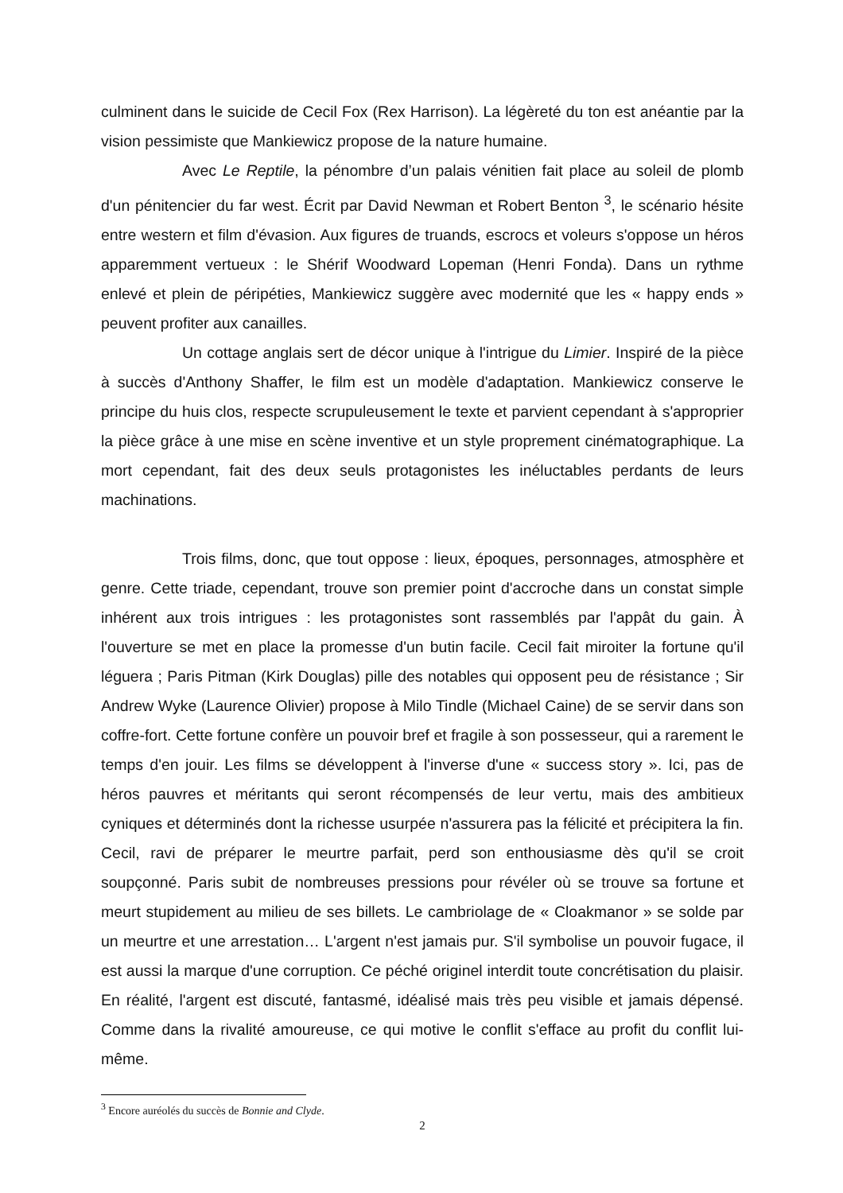culminent dans le suicide de Cecil Fox (Rex Harrison). La légèreté du ton est anéantie par la vision pessimiste que Mankiewicz propose de la nature humaine.
Avec Le Reptile, la pénombre d’un palais vénitien fait place au soleil de plomb d'un pénitencier du far west. Écrit par David Newman et Robert Benton <sup>3</sup>, le scénario hésite entre western et film d'évasion. Aux figures de truands, escrocs et voleurs s'oppose un héros apparemment vertueux : le Shérif Woodward Lopeman (Henri Fonda). Dans un rythme enlevé et plein de péripéties, Mankiewicz suggère avec modernité que les « happy ends » peuvent profiter aux canailles.
Un cottage anglais sert de décor unique à l'intrigue du Limier. Inspiré de la pièce à succès d'Anthony Shaffer, le film est un modèle d'adaptation. Mankiewicz conserve le principe du huis clos, respecte scrupuleusement le texte et parvient cependant à s'approprier la pièce grâce à une mise en scène inventive et un style proprement cinématographique. La mort cependant, fait des deux seuls protagonistes les inéluctables perdants de leurs machinations.
Trois films, donc, que tout oppose : lieux, époques, personnages, atmosphère et genre. Cette triade, cependant, trouve son premier point d'accroche dans un constat simple inhérent aux trois intrigues : les protagonistes sont rassemblés par l'appât du gain. À l'ouverture se met en place la promesse d'un butin facile. Cecil fait miroiter la fortune qu'il léguera ; Paris Pitman (Kirk Douglas) pille des notables qui opposent peu de résistance ; Sir Andrew Wyke (Laurence Olivier) propose à Milo Tindle (Michael Caine) de se servir dans son coffre-fort. Cette fortune confère un pouvoir bref et fragile à son possesseur, qui a rarement le temps d'en jouir. Les films se développent à l'inverse d'une « success story ». Ici, pas de héros pauvres et méritants qui seront récompensés de leur vertu, mais des ambitieux cyniques et déterminés dont la richesse usurpée n'assurera pas la félicité et précipitera la fin. Cecil, ravi de préparer le meurtre parfait, perd son enthousiasme dès qu'il se croit soupçonné. Paris subit de nombreuses pressions pour révéler où se trouve sa fortune et meurt stupidement au milieu de ses billets. Le cambriolage de « Cloakmanor » se solde par un meurtre et une arrestation… L'argent n'est jamais pur. S'il symbolise un pouvoir fugace, il est aussi la marque d'une corruption. Ce péché originel interdit toute concrétisation du plaisir. En réalité, l'argent est discuté, fantasmé, idéalisé mais très peu visible et jamais dépensé. Comme dans la rivalité amoureuse, ce qui motive le conflit s'efface au profit du conflit lui-même.
<sup>3</sup> Encore auréolés du succès de Bonnie and Clyde.
2